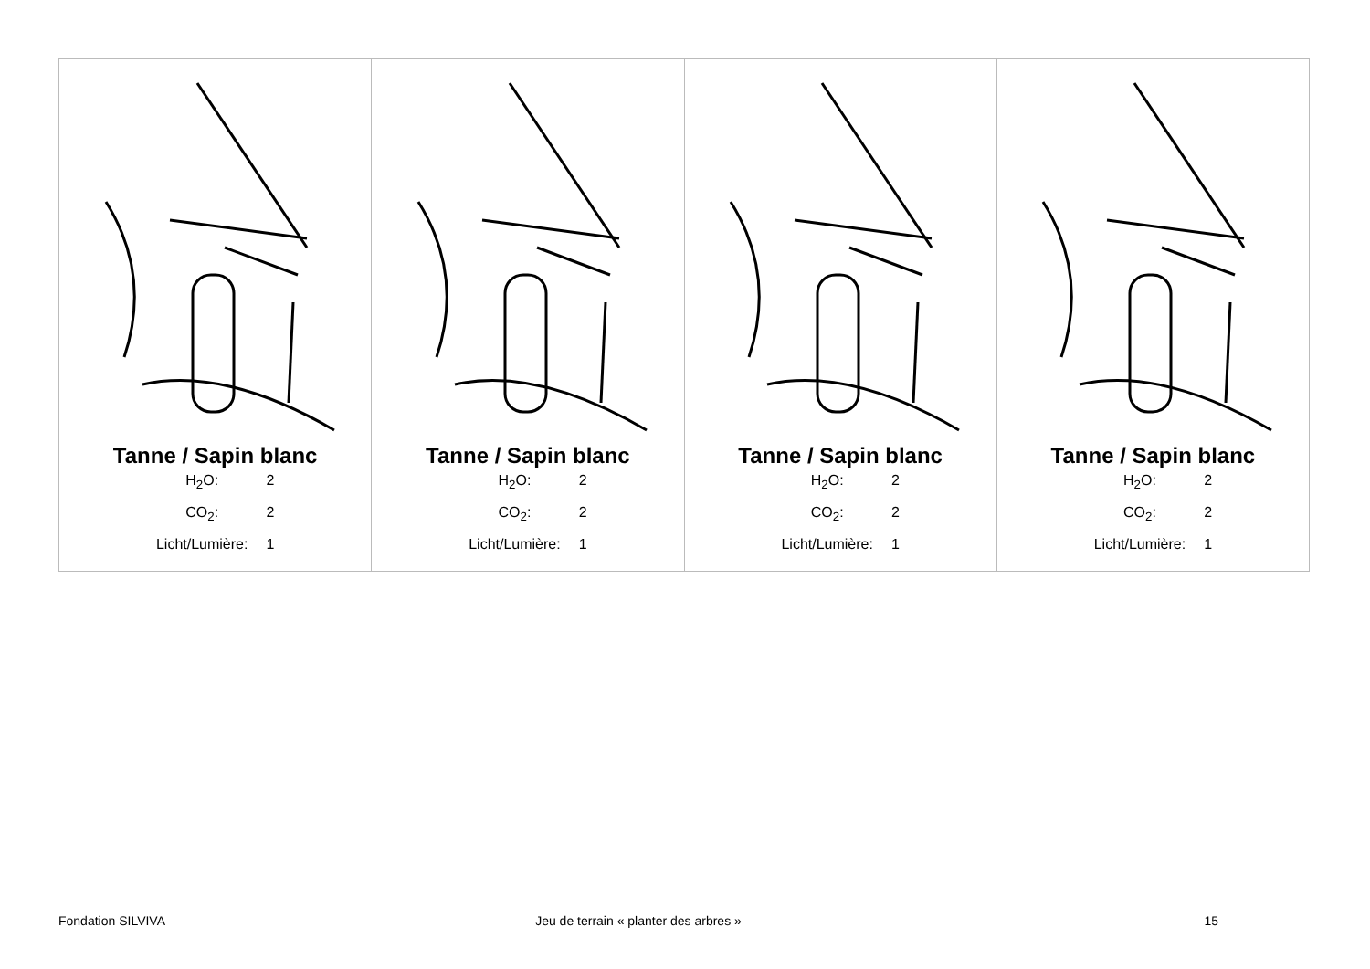| Tanne / Sapin blanc / H<sub>2</sub>O: / 2 / / CO<sub>2</sub>: / 2 / / Licht/Lumière: / 1 / | Tanne / Sapin blanc / H<sub>2</sub>O: / 2 / / CO<sub>2</sub>: / 2 / / Licht/Lumière: / 1 / | Tanne / Sapin blanc / H<sub>2</sub>O: / 2 / / CO<sub>2</sub>: / 2 / / Licht/Lumière: / 1 / | Tanne / Sapin blanc / H<sub>2</sub>O: / 2 / / CO<sub>2</sub>: / 2 / / Licht/Lumière: / 1 / |
Fondation SILVIVA Jeu de terrain « planter des arbres »
15